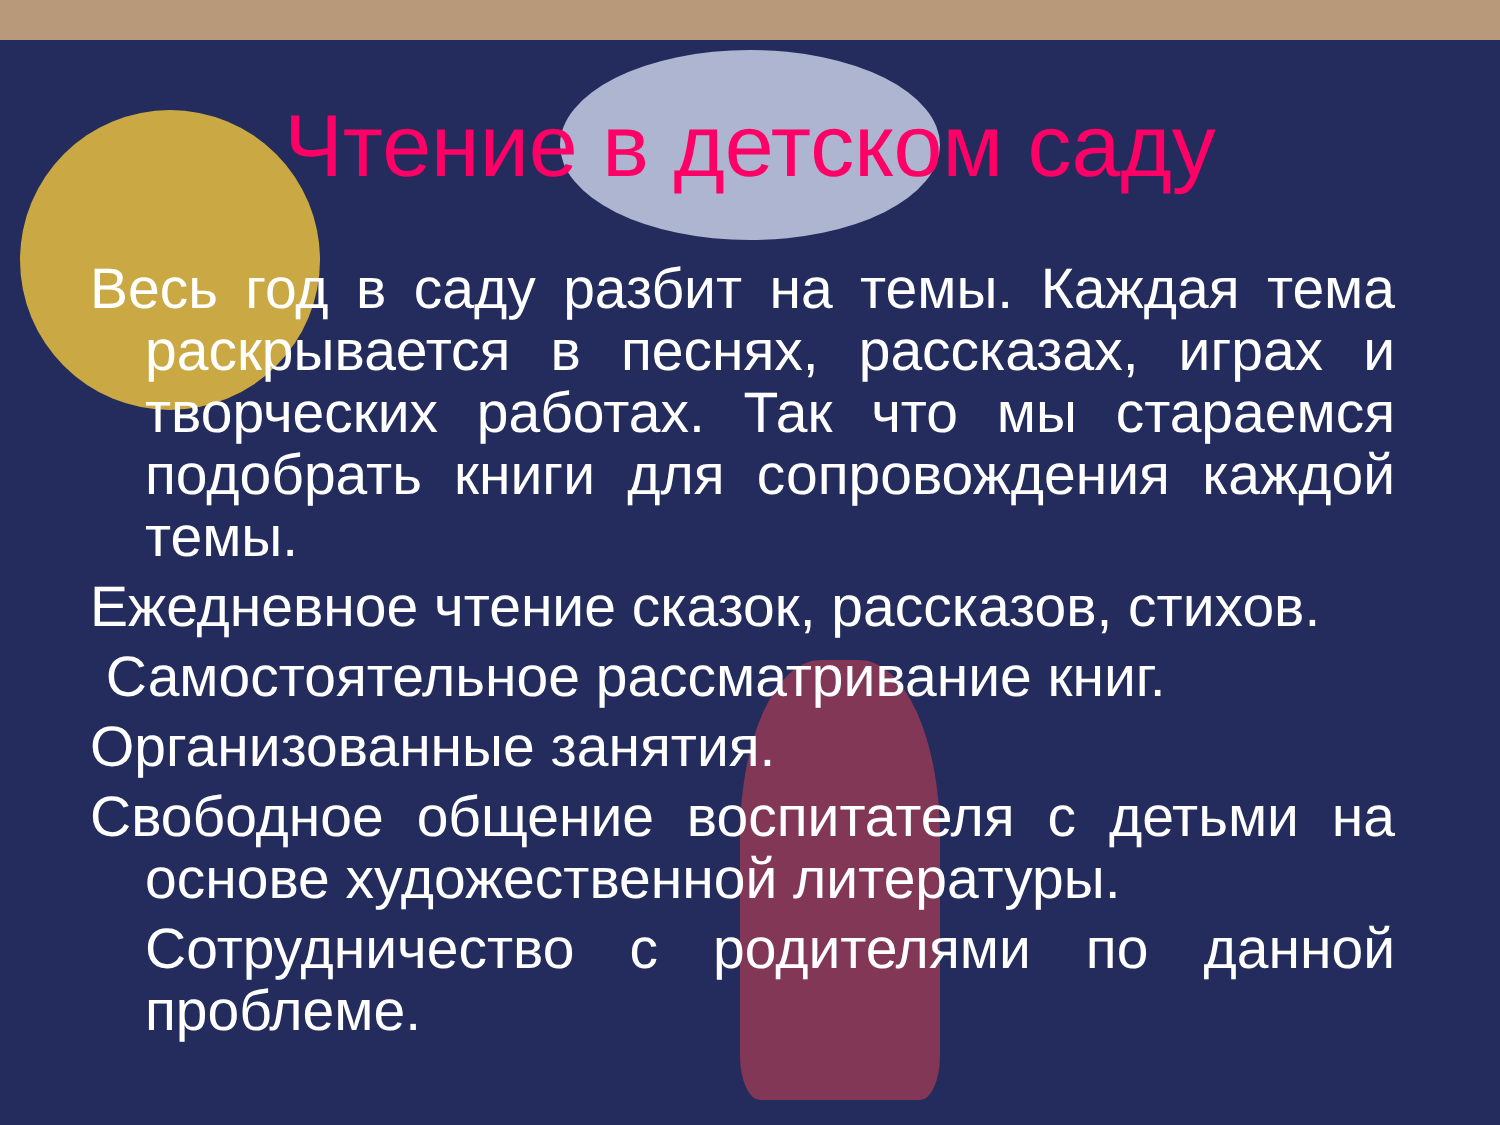Чтение в детском саду
Весь год в саду разбит на темы. Каждая тема раскрывается в песнях, рассказах, играх и творческих работах. Так что мы стараемся подобрать книги для сопровождения каждой темы.
Ежедневное чтение сказок, рассказов, стихов.
Самостоятельное рассматривание книг.
Организованные занятия.
Свободное общение воспитателя с детьми на основе художественной литературы.
Сотрудничество с родителями по данной проблеме.